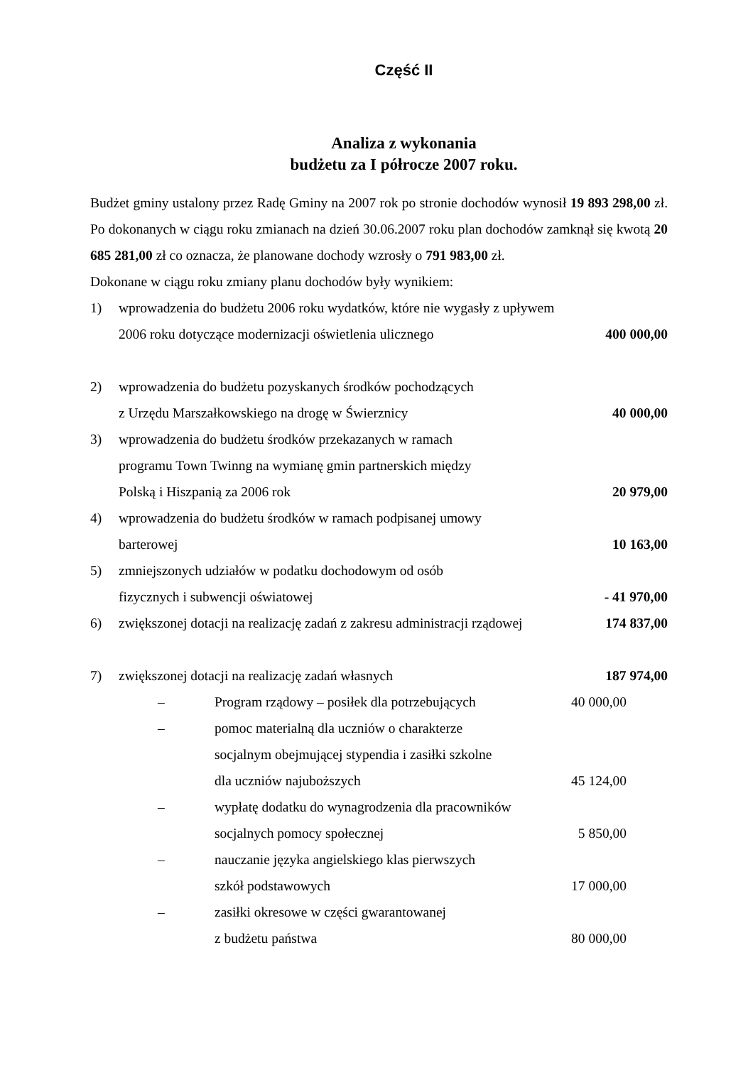Część II
Analiza z wykonania
budżetu za I półrocze 2007 roku.
Budżet gminy ustalony przez Radę Gminy na 2007 rok po stronie dochodów wynosił 19 893 298,00 zł. Po dokonanych w ciągu roku zmianach na dzień 30.06.2007 roku plan dochodów zamknął się kwotą 20 685 281,00 zł co oznacza, że planowane dochody wzrosły o 791 983,00 zł.
Dokonane w ciągu roku zmiany planu dochodów były wynikiem:
1) wprowadzenia do budżetu 2006 roku wydatków, które nie wygasły z upływem
2006 roku dotyczące modernizacji oświetlenia ulicznego
400 000,00
2) wprowadzenia do budżetu pozyskanych środków pochodzących
z Urzędu Marszałkowskiego na drogę w Świerznicy
40 000,00
3) wprowadzenia do budżetu środków przekazanych w ramach
programu Town Twinng na wymianę gmin partnerskich między
Polską i Hiszpanią za 2006 rok
20 979,00
4) wprowadzenia do budżetu środków w ramach podpisanej umowy
barterowej
10 163,00
5) zmniejszonych udziałów w podatku dochodowym od osób
fizycznych i subwencji oświatowej
- 41 970,00
6) zwiększonej dotacji na realizację zadań z zakresu administracji rządowej 174 837,00
7) zwiększonej dotacji na realizację zadań własnych 187 974,00
– Program rządowy – posiłek dla potrzebujących 40 000,00
– pomoc materialną dla uczniów o charakterze
socjalnym obejmującej stypendia i zasiłki szkolne
dla uczniów najuboższych
45 124,00
– wypłatę dodatku do wynagrodzenia dla pracowników
socjalnych pomocy społecznej
5 850,00
– nauczanie języka angielskiego klas pierwszych
szkół podstawowych
17 000,00
– zasiłki okresowe w części gwarantowanej
z budżetu państwa
80 000,00